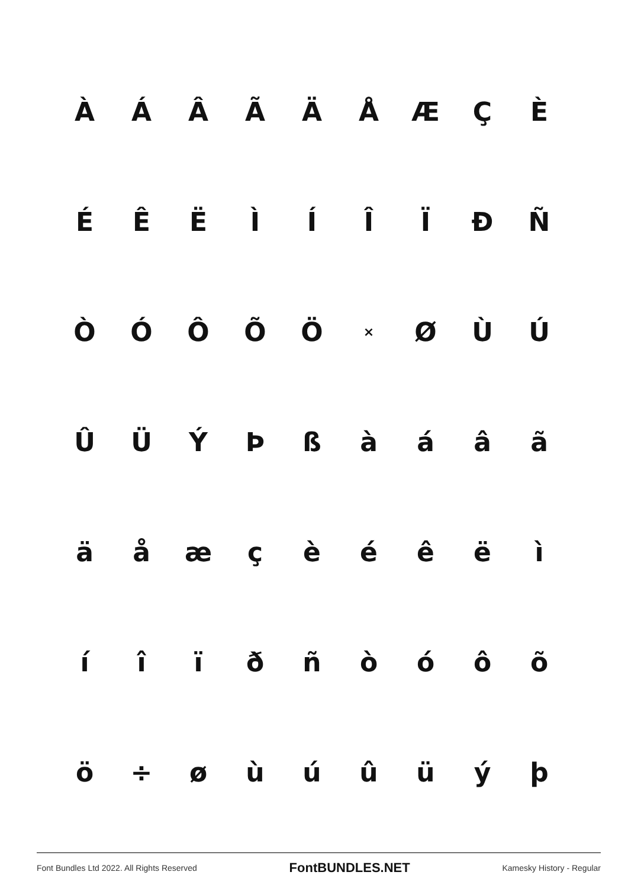| À | Á | Â | Ã | Ä | Å | Æ | Ç | È |
| É | Ê | Ë | Ì | Í | Î | Ï | Ð | Ñ |
| Ò | Ó | Ô | Õ | Ö | × | Ø | Ù | Ú |
| Û | Ü | Ý | Þ | ß | à | á | â | ã |
| ä | å | æ | ç | è | é | ê | ë | ì |
| í | î | ï | ð | ñ | ò | ó | ô | õ |
| ö | ÷ | ø | ù | ú | û | ü | ý | þ |
Font Bundles Ltd 2022. All Rights Reserved FontBUNDLES.NET Kamesky History - Regular